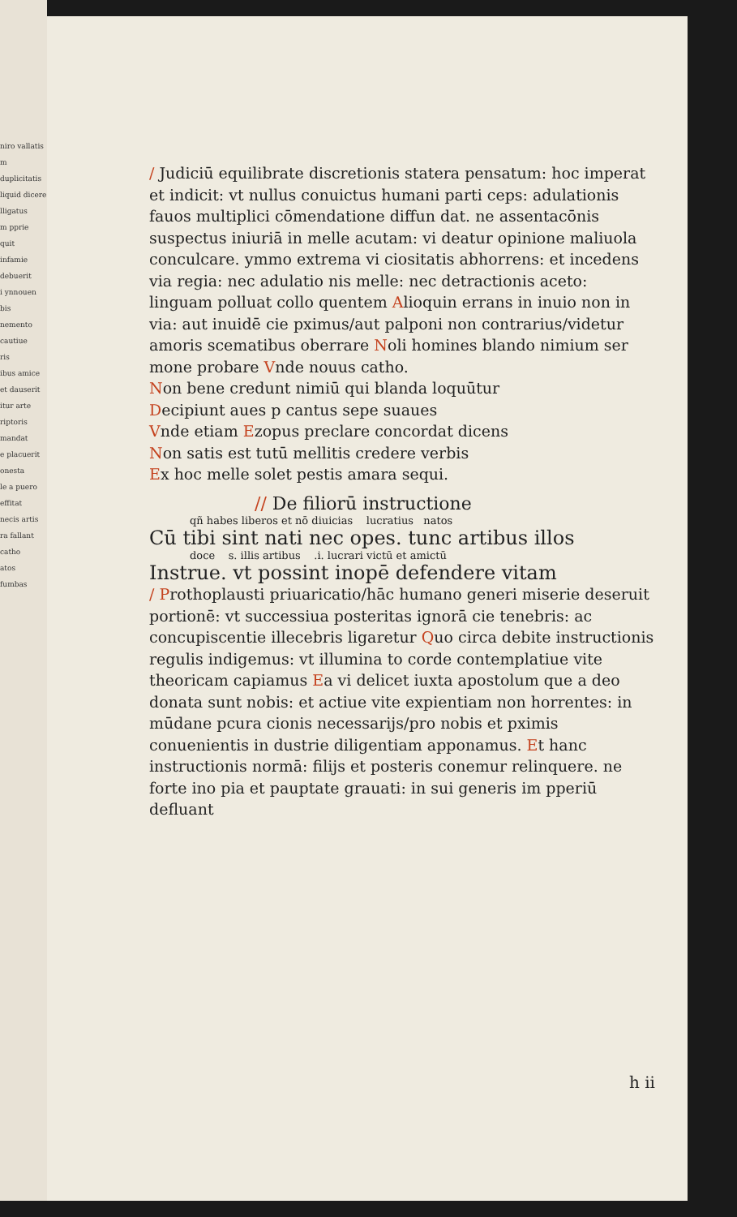niro vallatis
m duplicitatis
liquid dicere
lligatus
m pprie
quit
infamie
debuerit
i ynnouen
bis
nemento
cautiue
ris
ibus amice
et dauserit
itur arte
riptoris
mandat
e placuerit
onesta
le a puero
effitat
necis artis
ra fallant
catho
atos
fumbas
/ Judiciū equilibrate discretionis statera pensatum: hoc imperat et indicit: vt nullus conuictus humani parti ceps: adulationis fauos multiplici cōmendatione diffun dat. ne assentacōnis suspectus iniuriā in melle acutam: vi deatur opinione maliuola conculcare. ymmo extrema vi ciositatis abhorrens: et incedens via regia: nec adulatio nis melle: nec detractionis aceto: linguam polluat collo quentem Alioquin errans in inuio non in via: aut inuidē cie pximus/aut palponi non contrarius/videtur amoris scematibus oberrare Noli homines blando nimium ser mone probare Vnde nouus catho.
Non bene credunt nimiū qui blanda loquūtur
Decipiunt aues p cantus sepe suaues
Vnde etiam Ezopus preclare concordat dicens
Non satis est tutū mellitis credere verbis
Ex hoc melle solet pestis amara sequi.
// De filiorū instructione
qñ habes liberos et nō diuicias lucratius natos
Cū tibi sint nati nec opes. tunc artibus illos
doce s. illis artibus .i. lucrari victū et amictū
Instrue. vt possint inopē defendere vitam
/ Prothoplausti priuaricatio/hāc humano generi miserie deseruit portionē: vt successiua posteritas ignorā cie tenebris: ac concupiscentie illecebris ligaretur Quo circa debite instructionis regulis indigemus: vt illumina to corde contemplatiue vite theoricam capiamus Ea vi delicet iuxta apostolum que a deo donata sunt nobis: et actiue vite expientiam non horrentes: in mūdane pcura cionis necessarijs/pro nobis et pximis conuenientis in dustrie diligentiam apponamus. Et hanc instructionis normā: filijs et posteris conemur relinquere. ne forte ino pia et pauptate grauati: in sui generis im pperiū defluant
h ii